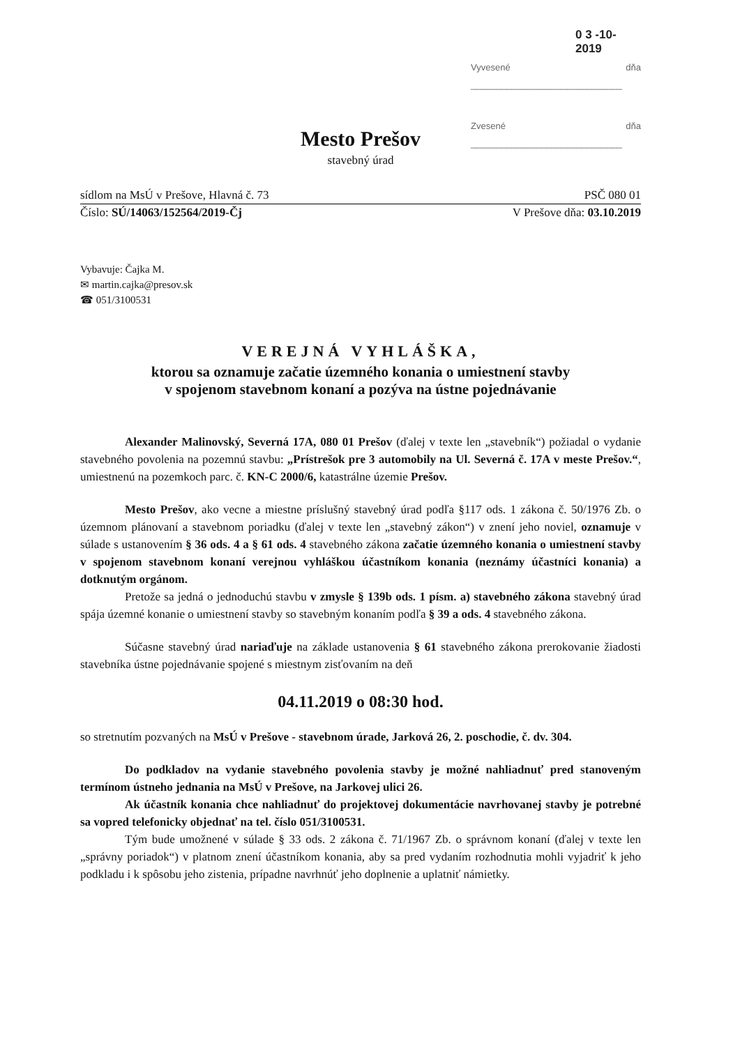0 3 -10- 2019
Vyvesené dňa ______________________________
Zvesené dňa ______________________________
Mesto Prešov
stavebný úrad
sídlom na MsÚ v Prešove, Hlavná č. 73 PSČ 080 01
Číslo: SÚ/14063/152564/2019-Čj V Prešove dňa: 03.10.2019
Vybavuje: Čajka M.
✉ martin.cajka@presov.sk
☎ 051/3100531
VEREJNÁ VYHLÁŠKA,
ktorou sa oznamuje začatie územného konania o umiestnení stavby
v spojenom stavebnom konaní a pozýva na ústne pojednávanie
Alexander Malinovský, Severná 17A, 080 01 Prešov (ďalej v texte len „stavebník“) požiadal o vydanie stavebného povolenia na pozemnú stavbu: „Prístrešok pre 3 automobily na Ul. Severná č. 17A v meste Prešov.“, umiestnenú na pozemkoch parc. č. KN-C 2000/6, katastrálne územie Prešov.
Mesto Prešov, ako vecne a miestne príslušný stavebný úrad podľa §117 ods. 1 zákona č. 50/1976 Zb. o územnom plánovaní a stavebnom poriadku (ďalej v texte len „stavebný zákon“) v znení jeho noviel, oznamuje v súlade s ustanovením § 36 ods. 4 a § 61 ods. 4 stavebného zákona začatie územného konania o umiestnení stavby v spojenom stavebnom konaní verejnou vyhláškou účastníkom konania (neznámy účastníci konania) a dotknutým orgánom.
Pretože sa jedná o jednoduchú stavbu v zmysle § 139b ods. 1 písm. a) stavebného zákona stavebný úrad spája územné konanie o umiestnení stavby so stavebným konaním podľa § 39 a ods. 4 stavebného zákona.
Súčasne stavebný úrad nariaďuje na základe ustanovenia § 61 stavebného zákona prerokovanie žiadosti stavebníka ústne pojednávanie spojené s miestnym zisťovaním na deň
04.11.2019 o 08:30 hod.
so stretnutím pozvaných na MsÚ v Prešove - stavebnom úrade, Jarková 26, 2. poschodie, č. dv. 304.
Do podkladov na vydanie stavebného povolenia stavby je možné nahliadnuť pred stanoveným termínom ústneho jednania na MsÚ v Prešove, na Jarkovej ulici 26.
Ak účastník konania chce nahliadnuť do projektovej dokumentácie navrhovanej stavby je potrebné sa vopred telefonicky objednať na tel. číslo 051/3100531.
Tým bude umožnené v súlade § 33 ods. 2 zákona č. 71/1967 Zb. o správnom konaní (ďalej v texte len „správny poriadok“) v platnom znení účastníkom konania, aby sa pred vydaním rozhodnutia mohli vyjadriť k jeho podkladu i k spôsobu jeho zistenia, prípadne navrhnúť jeho doplnenie a uplatniť námietky.